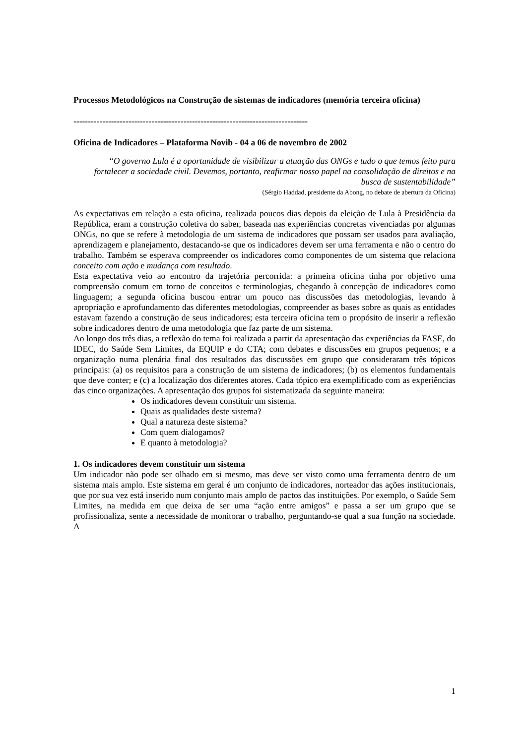Processos Metodológicos na Construção de sistemas de indicadores (memória terceira oficina)
---------------------------------------------------------------------------------
Oficina de Indicadores – Plataforma Novib - 04 a 06 de novembro de 2002
“O governo Lula é a oportunidade de visibilizar a atuação das ONGs e tudo o que temos feito para fortalecer a sociedade civil. Devemos, portanto, reafirmar nosso papel na consolidação de direitos e na busca de sustentabilidade”
(Sérgio Haddad, presidente da Abong, no debate de abertura da Oficina)
As expectativas em relação a esta oficina, realizada poucos dias depois da eleição de Lula à Presidência da República, eram a construção coletiva do saber, baseada nas experiências concretas vivenciadas por algumas ONGs, no que se refere à metodologia de um sistema de indicadores que possam ser usados para avaliação, aprendizagem e planejamento, destacando-se que os indicadores devem ser uma ferramenta e não o centro do trabalho. Também se esperava compreender os indicadores como componentes de um sistema que relaciona conceito com ação e mudança com resultado.
Esta expectativa veio ao encontro da trajetória percorrida: a primeira oficina tinha por objetivo uma compreensão comum em torno de conceitos e terminologias, chegando à concepção de indicadores como linguagem; a segunda oficina buscou entrar um pouco nas discussões das metodologias, levando à apropriação e aprofundamento das diferentes metodologias, compreender as bases sobre as quais as entidades estavam fazendo a construção de seus indicadores; esta terceira oficina tem o propósito de inserir a reflexão sobre indicadores dentro de uma metodologia que faz parte de um sistema.
Ao longo dos três dias, a reflexão do tema foi realizada a partir da apresentação das experiências da FASE, do IDEC, do Saúde Sem Limites, da EQUIP e do CTA; com debates e discussões em grupos pequenos; e a organização numa plenária final dos resultados das discussões em grupo que consideraram três tópicos principais: (a) os requisitos para a construção de um sistema de indicadores; (b) os elementos fundamentais que deve conter; e (c) a localização dos diferentes atores. Cada tópico era exemplificado com as experiências das cinco organizações. A apresentação dos grupos foi sistematizada da seguinte maneira:
Os indicadores devem constituir um sistema.
Quais as qualidades deste sistema?
Qual a natureza deste sistema?
Com quem dialogamos?
E quanto à metodologia?
1. Os indicadores devem constituir um sistema
Um indicador não pode ser olhado em si mesmo, mas deve ser visto como uma ferramenta dentro de um sistema mais amplo. Este sistema em geral é um conjunto de indicadores, norteador das ações institucionais, que por sua vez está inserido num conjunto mais amplo de pactos das instituições. Por exemplo, o Saúde Sem Limites, na medida em que deixa de ser uma “ação entre amigos” e passa a ser um grupo que se profissionaliza, sente a necessidade de monitorar o trabalho, perguntando-se qual a sua função na sociedade. A
1